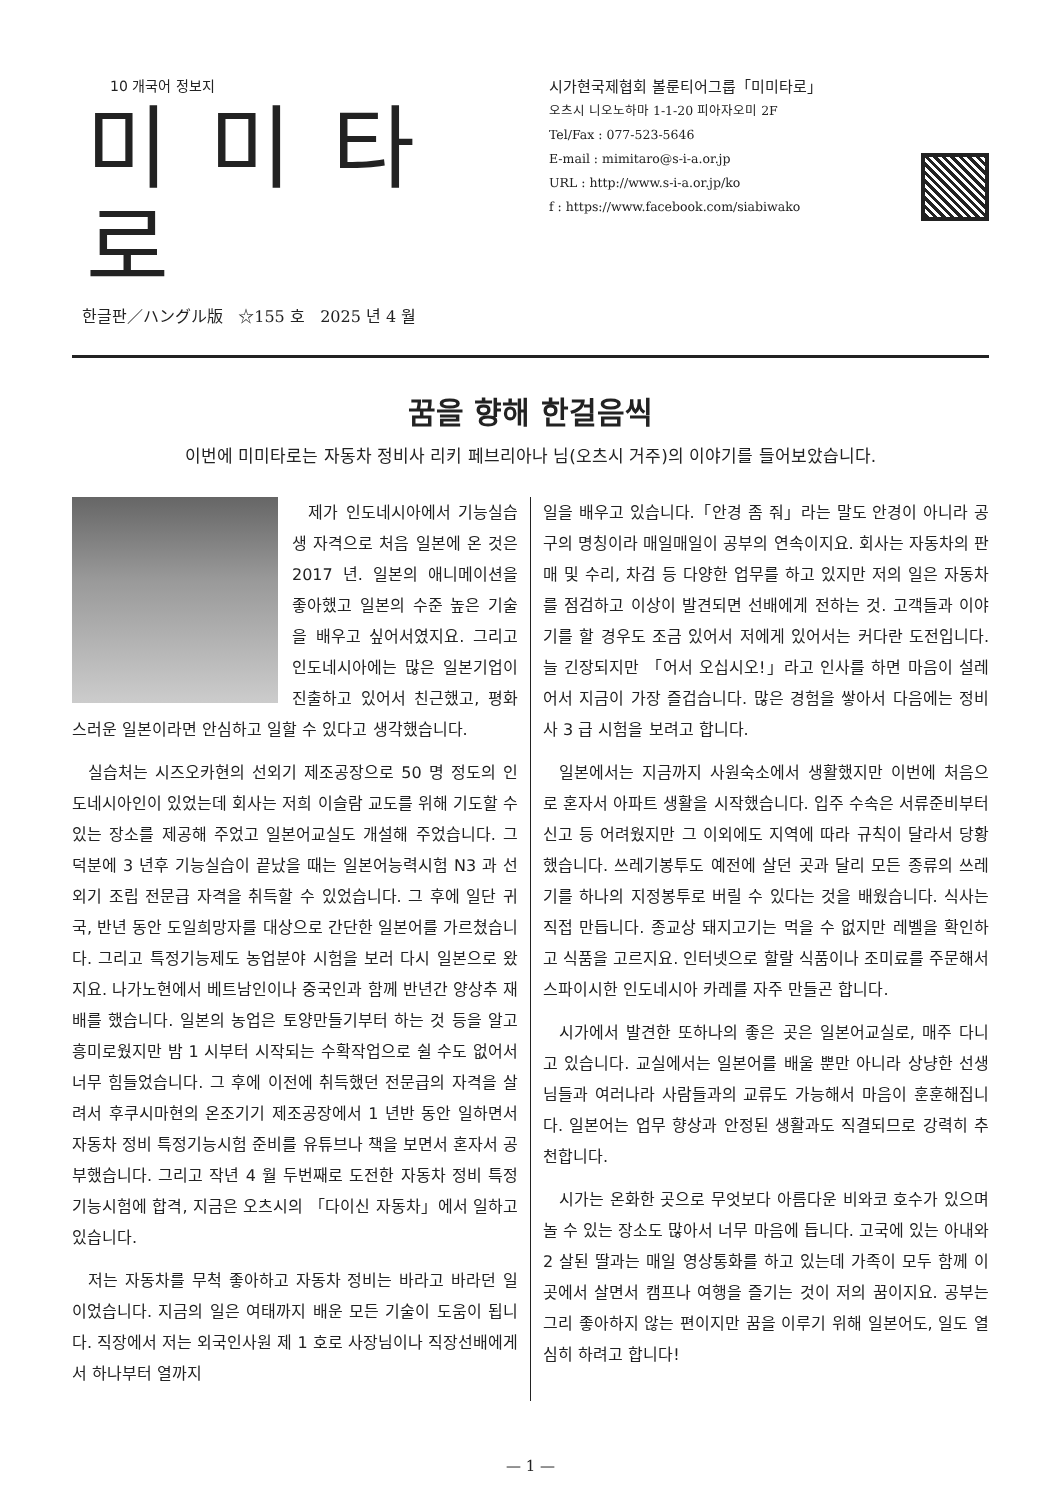10 개국어 정보지
미미타로
한글판／ハングル版 ☆155 호 2025 년 4 월
시가현국제협회 볼룬티어그룹「미미타로」
오츠시 니오노하마 1-1-20 피아자오미 2F
Tel/Fax : 077-523-5646
E-mail : mimitaro@s-i-a.or.jp
URL : http://www.s-i-a.or.jp/ko
f : https://www.facebook.com/siabiwako
꿈을 향해 한걸음씩
이번에 미미타로는 자동차 정비사 리키 페브리아나 님(오츠시 거주)의 이야기를 들어보았습니다.
제가 인도네시아에서 기능실습생 자격으로 처음 일본에 온 것은 2017 년. 일본의 애니메이션을 좋아했고 일본의 수준 높은 기술을 배우고 싶어서였지요. 그리고 인도네시아에는 많은 일본기업이 진출하고 있어서 친근했고, 평화스러운 일본이라면 안심하고 일할 수 있다고 생각했습니다.
실습처는 시즈오카현의 선외기 제조공장으로 50 명 정도의 인도네시아인이 있었는데 회사는 저희 이슬람 교도를 위해 기도할 수 있는 장소를 제공해 주었고 일본어교실도 개설해 주었습니다. 그 덕분에 3 년후 기능실습이 끝났을 때는 일본어능력시험 N3 과 선외기 조립 전문급 자격을 취득할 수 있었습니다. 그 후에 일단 귀국, 반년 동안 도일희망자를 대상으로 간단한 일본어를 가르쳤습니다. 그리고 특정기능제도 농업분야 시험을 보러 다시 일본으로 왔지요. 나가노현에서 베트남인이나 중국인과 함께 반년간 양상추 재배를 했습니다. 일본의 농업은 토양만들기부터 하는 것 등을 알고 흥미로웠지만 밤 1 시부터 시작되는 수확작업으로 쉴 수도 없어서 너무 힘들었습니다. 그 후에 이전에 취득했던 전문급의 자격을 살려서 후쿠시마현의 온조기기 제조공장에서 1 년반 동안 일하면서 자동차 정비 특정기능시험 준비를 유튜브나 책을 보면서 혼자서 공부했습니다. 그리고 작년 4 월 두번째로 도전한 자동차 정비 특정기능시험에 합격, 지금은 오츠시의 「다이신 자동차」에서 일하고 있습니다.
저는 자동차를 무척 좋아하고 자동차 정비는 바라고 바라던 일이었습니다. 지금의 일은 여태까지 배운 모든 기술이 도움이 됩니다. 직장에서 저는 외국인사원 제 1 호로 사장님이나 직장선배에게서 하나부터 열까지
일을 배우고 있습니다.「안경 좀 줘」라는 말도 안경이 아니라 공구의 명칭이라 매일매일이 공부의 연속이지요. 회사는 자동차의 판매 및 수리, 차검 등 다양한 업무를 하고 있지만 저의 일은 자동차를 점검하고 이상이 발견되면 선배에게 전하는 것. 고객들과 이야기를 할 경우도 조금 있어서 저에게 있어서는 커다란 도전입니다. 늘 긴장되지만 「어서 오십시오!」라고 인사를 하면 마음이 설레어서 지금이 가장 즐겁습니다. 많은 경험을 쌓아서 다음에는 정비사 3 급 시험을 보려고 합니다.
일본에서는 지금까지 사원숙소에서 생활했지만 이번에 처음으로 혼자서 아파트 생활을 시작했습니다. 입주 수속은 서류준비부터 신고 등 어려웠지만 그 이외에도 지역에 따라 규칙이 달라서 당황했습니다. 쓰레기봉투도 예전에 살던 곳과 달리 모든 종류의 쓰레기를 하나의 지정봉투로 버릴 수 있다는 것을 배웠습니다. 식사는 직접 만듭니다. 종교상 돼지고기는 먹을 수 없지만 레벨을 확인하고 식품을 고르지요. 인터넷으로 할랄 식품이나 조미료를 주문해서 스파이시한 인도네시아 카레를 자주 만들곤 합니다.
시가에서 발견한 또하나의 좋은 곳은 일본어교실로, 매주 다니고 있습니다. 교실에서는 일본어를 배울 뿐만 아니라 상냥한 선생님들과 여러나라 사람들과의 교류도 가능해서 마음이 훈훈해집니다. 일본어는 업무 향상과 안정된 생활과도 직결되므로 강력히 추천합니다.
시가는 온화한 곳으로 무엇보다 아름다운 비와코 호수가 있으며 놀 수 있는 장소도 많아서 너무 마음에 듭니다. 고국에 있는 아내와 2 살된 딸과는 매일 영상통화를 하고 있는데 가족이 모두 함께 이곳에서 살면서 캠프나 여행을 즐기는 것이 저의 꿈이지요. 공부는 그리 좋아하지 않는 편이지만 꿈을 이루기 위해 일본어도, 일도 열심히 하려고 합니다!
— 1 —